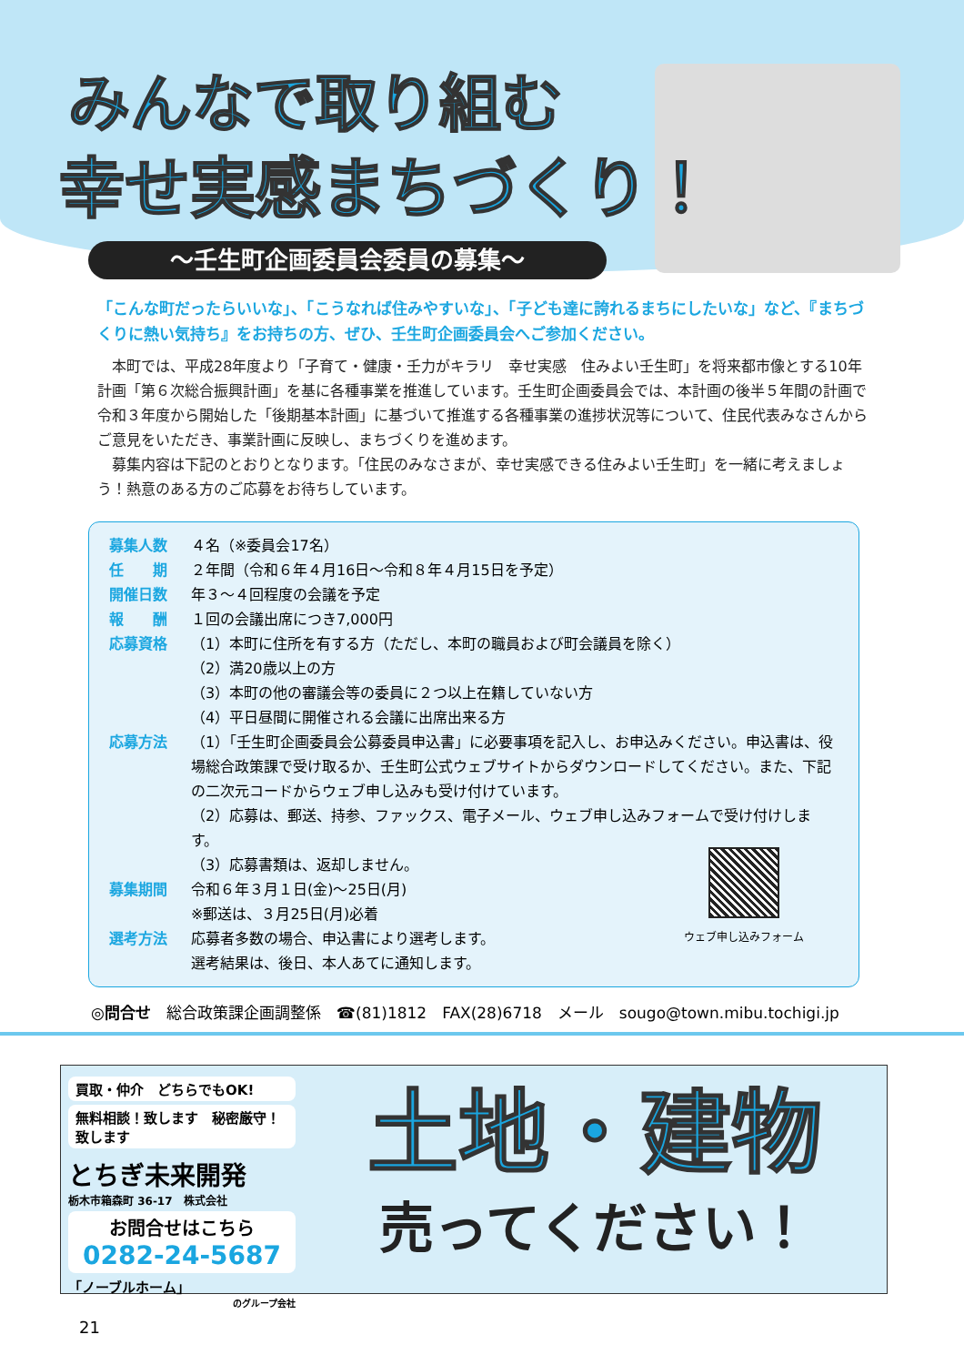みんなで取り組む
幸せ実感まちづくり！
～壬生町企画委員会委員の募集～
「こんな町だったらいいな」、「こうなれば住みやすいな」、「子ども達に誇れるまちにしたいな」など、『まちづくりに熱い気持ち』をお持ちの方、ぜひ、壬生町企画委員会へご参加ください。
　本町では、平成28年度より「子育て・健康・壬力がキラリ　幸せ実感　住みよい壬生町」を将来都市像とする10年計画「第６次総合振興計画」を基に各種事業を推進しています。壬生町企画委員会では、本計画の後半５年間の計画で令和３年度から開始した「後期基本計画」に基づいて推進する各種事業の進捗状況等について、住民代表みなさんからご意見をいただき、事業計画に反映し、まちづくりを進めます。
　募集内容は下記のとおりとなります。「住民のみなさまが、幸せ実感できる住みよい壬生町」を一緒に考えましょう！熱意のある方のご応募をお待ちしています。
募集人数 ４名（※委員会17名）
任　　期 ２年間（令和６年４月16日～令和８年４月15日を予定）
開催日数 年３～４回程度の会議を予定
報　　酬 １回の会議出席につき7,000円
応募資格 （1）本町に住所を有する方（ただし、本町の職員および町会議員を除く）
（2）満20歳以上の方
（3）本町の他の審議会等の委員に２つ以上在籍していない方
（4）平日昼間に開催される会議に出席出来る方
応募方法 （1）「壬生町企画委員会公募委員申込書」に必要事項を記入し、お申込みください。申込書は、役場総合政策課で受け取るか、壬生町公式ウェブサイトからダウンロードしてください。また、下記の二次元コードからウェブ申し込みも受け付けています。
（2）応募は、郵送、持参、ファックス、電子メール、ウェブ申し込みフォームで受け付けします。
（3）応募書類は、返却しません。
募集期間 令和６年３月１日(金)～25日(月)
※郵送は、３月25日(月)必着
選考方法 応募者多数の場合、申込書により選考します。
選考結果は、後日、本人あてに通知します。
ウェブ申し込みフォーム
◎問合せ　総合政策課企画調整係　☎(81)1812　FAX(28)6718　メール　sougo@town.mibu.tochigi.jp
買取・仲介　どちらでもOK!
無料相談！致します　秘密厳守！致します
とちぎ未来開発
栃木市箱森町 36-17　株式会社
お問合せはこちら
0282-24-5687
「ノーブルホーム」
のグループ会社
土地・建物
売ってください！
21